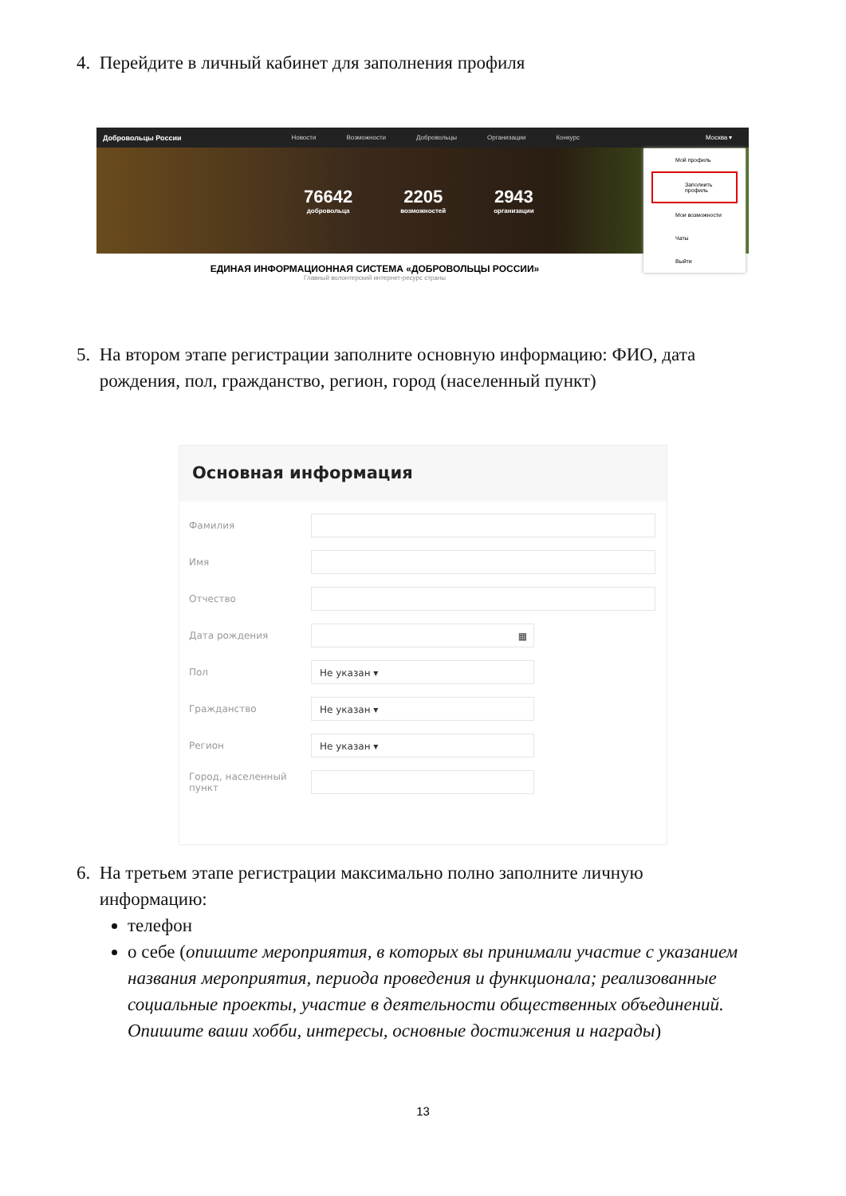4. Перейдите в личный кабинет для заполнения профиля
Добровольцы России Новости Возможности Добровольцы Организации Конкурс Москва ▾
76642
добровольца
2205
возможностей
2943
организации
ЕДИНАЯ ИНФОРМАЦИОННАЯ СИСТЕМА «ДОБРОВОЛЬЦЫ РОССИИ»
Главный волонтерский интернет-ресурс страны
Мой профиль
Заполнить профиль
Мои возможности
Чаты
Выйти
5. На втором этапе регистрации заполните основную информацию: ФИО, дата
рождения, пол, гражданство, регион, город (населенный пункт)
Основная информация
Фамилия
Имя
Отчество
Дата рождения
▦
Пол
Не указан ▾
Гражданство
Не указан ▾
Регион
Не указан ▾
Город, населенный пункт
6. На третьем этапе регистрации максимально полно заполните личную
информацию:
телефон
о себе (опишите мероприятия, в которых вы принимали участие с указанием названия мероприятия, периода проведения и функционала; реализованные социальные проекты, участие в деятельности общественных объединений. Опишите ваши хобби, интересы, основные достижения и награды)
13